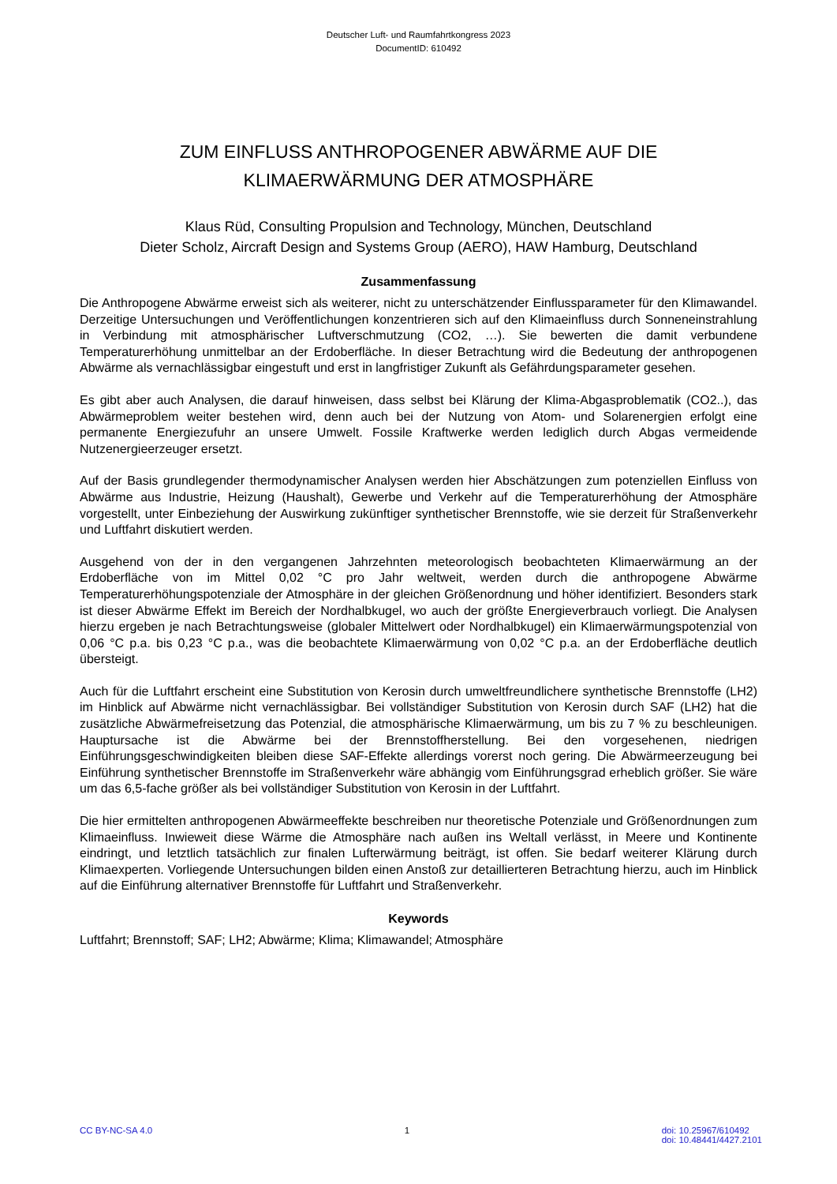Deutscher Luft- und Raumfahrtkongress 2023
DocumentID: 610492
ZUM EINFLUSS ANTHROPOGENER ABWÄRME AUF DIE
KLIMAERWÄRMUNG DER ATMOSPHÄRE
Klaus Rüd, Consulting Propulsion and Technology, München, Deutschland
Dieter Scholz, Aircraft Design and Systems Group (AERO), HAW Hamburg, Deutschland
Zusammenfassung
Die Anthropogene Abwärme erweist sich als weiterer, nicht zu unterschätzender Einflussparameter für den Klimawandel. Derzeitige Untersuchungen und Veröffentlichungen konzentrieren sich auf den Klimaeinfluss durch Sonneneinstrahlung in Verbindung mit atmosphärischer Luftverschmutzung (CO2, …). Sie bewerten die damit verbundene Temperaturerhöhung unmittelbar an der Erdoberfläche. In dieser Betrachtung wird die Bedeutung der anthropogenen Abwärme als vernachlässigbar eingestuft und erst in langfristiger Zukunft als Gefährdungsparameter gesehen.
Es gibt aber auch Analysen, die darauf hinweisen, dass selbst bei Klärung der Klima-Abgasproblematik (CO2..), das Abwärmeproblem weiter bestehen wird, denn auch bei der Nutzung von Atom- und Solarenergien erfolgt eine permanente Energiezufuhr an unsere Umwelt. Fossile Kraftwerke werden lediglich durch Abgas vermeidende Nutzenergieerzeuger ersetzt.
Auf der Basis grundlegender thermodynamischer Analysen werden hier Abschätzungen zum potenziellen Einfluss von Abwärme aus Industrie, Heizung (Haushalt), Gewerbe und Verkehr auf die Temperaturerhöhung der Atmosphäre vorgestellt, unter Einbeziehung der Auswirkung zukünftiger synthetischer Brennstoffe, wie sie derzeit für Straßenverkehr und Luftfahrt diskutiert werden.
Ausgehend von der in den vergangenen Jahrzehnten meteorologisch beobachteten Klimaerwärmung an der Erdoberfläche von im Mittel 0,02 °C pro Jahr weltweit, werden durch die anthropogene Abwärme Temperaturerhöhungspotenziale der Atmosphäre in der gleichen Größenordnung und höher identifiziert. Besonders stark ist dieser Abwärme Effekt im Bereich der Nordhalbkugel, wo auch der größte Energieverbrauch vorliegt. Die Analysen hierzu ergeben je nach Betrachtungsweise (globaler Mittelwert oder Nordhalbkugel) ein Klimaerwärmungspotenzial von 0,06 °C p.a. bis 0,23 °C p.a., was die beobachtete Klimaerwärmung von 0,02 °C p.a. an der Erdoberfläche deutlich übersteigt.
Auch für die Luftfahrt erscheint eine Substitution von Kerosin durch umweltfreundlichere synthetische Brennstoffe (LH2) im Hinblick auf Abwärme nicht vernachlässigbar. Bei vollständiger Substitution von Kerosin durch SAF (LH2) hat die zusätzliche Abwärmefreisetzung das Potenzial, die atmosphärische Klimaerwärmung, um bis zu 7 % zu beschleunigen. Hauptursache ist die Abwärme bei der Brennstoffherstellung. Bei den vorgesehenen, niedrigen Einführungsgeschwindigkeiten bleiben diese SAF-Effekte allerdings vorerst noch gering. Die Abwärmeerzeugung bei Einführung synthetischer Brennstoffe im Straßenverkehr wäre abhängig vom Einführungsgrad erheblich größer. Sie wäre um das 6,5-fache größer als bei vollständiger Substitution von Kerosin in der Luftfahrt.
Die hier ermittelten anthropogenen Abwärmeeffekte beschreiben nur theoretische Potenziale und Größenordnungen zum Klimaeinfluss. Inwieweit diese Wärme die Atmosphäre nach außen ins Weltall verlässt, in Meere und Kontinente eindringt, und letztlich tatsächlich zur finalen Lufterwärmung beiträgt, ist offen. Sie bedarf weiterer Klärung durch Klimaexperten. Vorliegende Untersuchungen bilden einen Anstoß zur detaillierteren Betrachtung hierzu, auch im Hinblick auf die Einführung alternativer Brennstoffe für Luftfahrt und Straßenverkehr.
Keywords
Luftfahrt; Brennstoff; SAF; LH2; Abwärme; Klima; Klimawandel; Atmosphäre
CC BY-NC-SA 4.0 1 doi: 10.25967/610492
doi: 10.48441/4427.2101